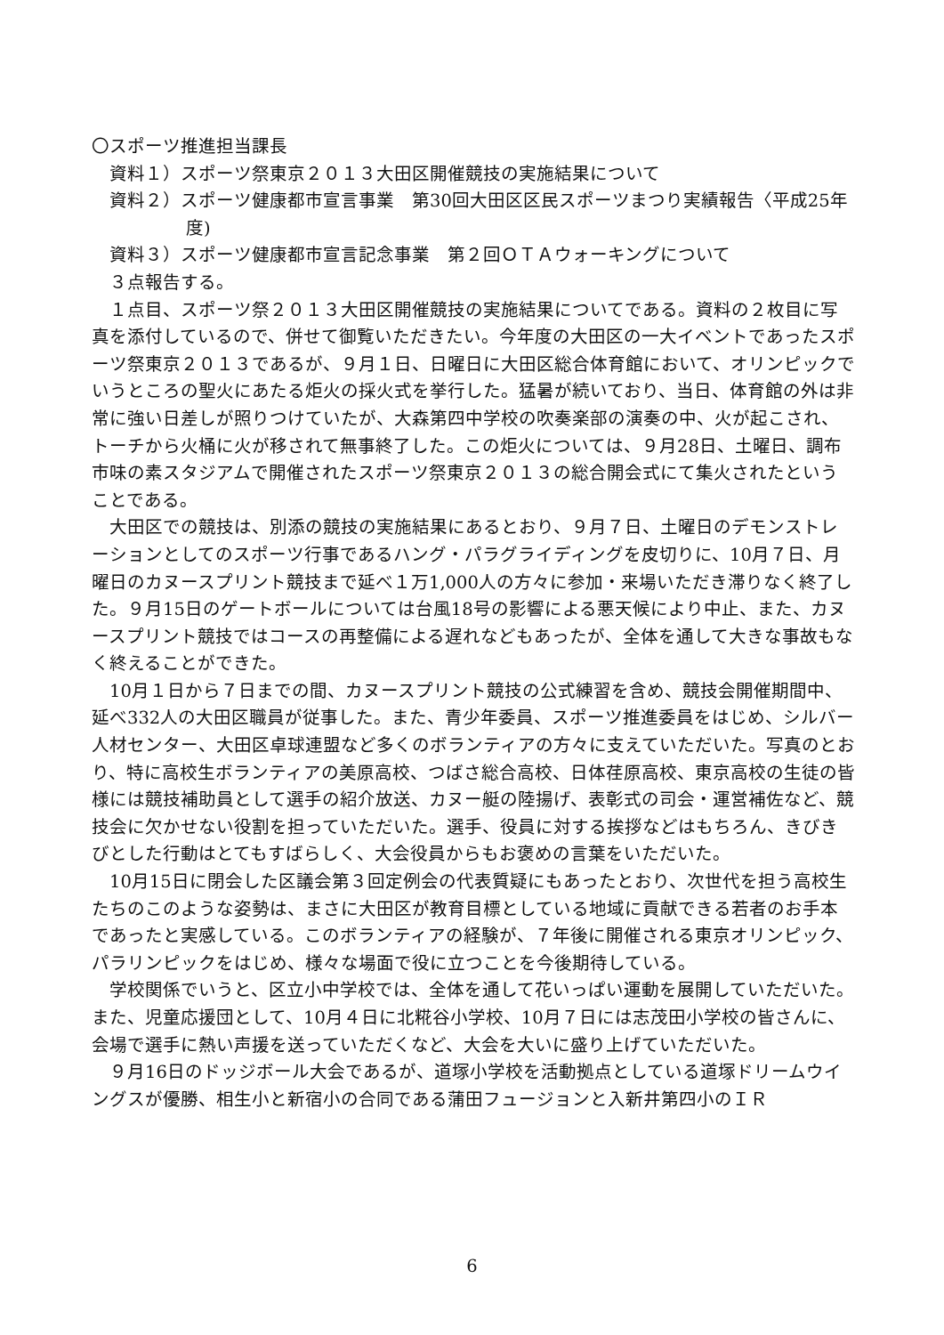〇スポーツ推進担当課長
資料１）スポーツ祭東京２０１３大田区開催競技の実施結果について
資料２）スポーツ健康都市宣言事業　第30回大田区区民スポーツまつり実績報告〈平成25年度)
資料３）スポーツ健康都市宣言記念事業　第２回ＯＴＡウォーキングについて
３点報告する。
　１点目、スポーツ祭２０１３大田区開催競技の実施結果についてである。資料の２枚目に写真を添付しているので、併せて御覧いただきたい。今年度の大田区の一大イベントであったスポーツ祭東京２０１３であるが、９月１日、日曜日に大田区総合体育館において、オリンピックでいうところの聖火にあたる炬火の採火式を挙行した。猛暑が続いており、当日、体育館の外は非常に強い日差しが照りつけていたが、大森第四中学校の吹奏楽部の演奏の中、火が起こされ、トーチから火桶に火が移されて無事終了した。この炬火については、９月28日、土曜日、調布市味の素スタジアムで開催されたスポーツ祭東京２０１３の総合開会式にて集火されたということである。
　大田区での競技は、別添の競技の実施結果にあるとおり、９月７日、土曜日のデモンストレーションとしてのスポーツ行事であるハング・パラグライディングを皮切りに、10月７日、月曜日のカヌースプリント競技まで延べ１万1,000人の方々に参加・来場いただき滞りなく終了した。９月15日のゲートボールについては台風18号の影響による悪天候により中止、また、カヌースプリント競技ではコースの再整備による遅れなどもあったが、全体を通して大きな事故もなく終えることができた。
　10月１日から７日までの間、カヌースプリント競技の公式練習を含め、競技会開催期間中、延べ332人の大田区職員が従事した。また、青少年委員、スポーツ推進委員をはじめ、シルバー人材センター、大田区卓球連盟など多くのボランティアの方々に支えていただいた。写真のとおり、特に高校生ボランティアの美原高校、つばさ総合高校、日体荏原高校、東京高校の生徒の皆様には競技補助員として選手の紹介放送、カヌー艇の陸揚げ、表彰式の司会・運営補佐など、競技会に欠かせない役割を担っていただいた。選手、役員に対する挨拶などはもちろん、きびきびとした行動はとてもすばらしく、大会役員からもお褒めの言葉をいただいた。
　10月15日に閉会した区議会第３回定例会の代表質疑にもあったとおり、次世代を担う高校生たちのこのような姿勢は、まさに大田区が教育目標としている地域に貢献できる若者のお手本であったと実感している。このボランティアの経験が、７年後に開催される東京オリンピック、パラリンピックをはじめ、様々な場面で役に立つことを今後期待している。
　学校関係でいうと、区立小中学校では、全体を通して花いっぱい運動を展開していただいた。また、児童応援団として、10月４日に北糀谷小学校、10月７日には志茂田小学校の皆さんに、会場で選手に熱い声援を送っていただくなど、大会を大いに盛り上げていただいた。
　９月16日のドッジボール大会であるが、道塚小学校を活動拠点としている道塚ドリームウイングスが優勝、相生小と新宿小の合同である蒲田フュージョンと入新井第四小のＩＲ
6